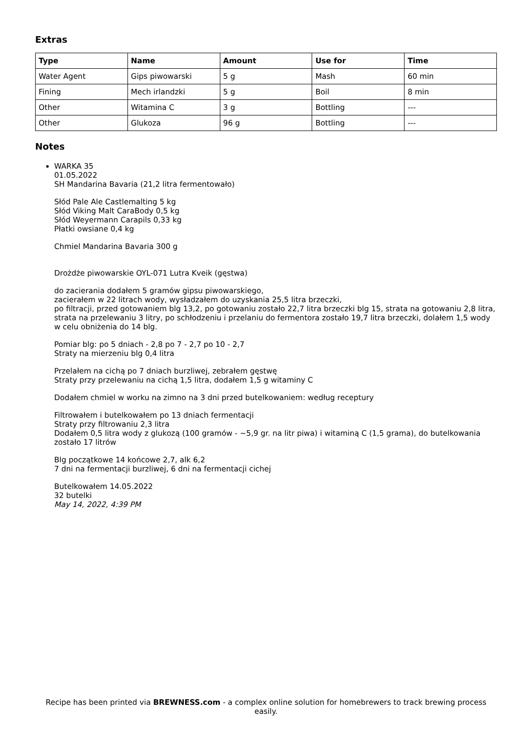Extras
| Type | Name | Amount | Use for | Time |
| --- | --- | --- | --- | --- |
| Water Agent | Gips piwowarski | 5 g | Mash | 60 min |
| Fining | Mech irlandzki | 5 g | Boil | 8 min |
| Other | Witamina C | 3 g | Bottling | --- |
| Other | Glukoza | 96 g | Bottling | --- |
Notes
WARKA 35
01.05.2022
SH Mandarina Bavaria (21,2 litra fermentowało)
Słód Pale Ale Castlemalting 5 kg
Słód Viking Malt CaraBody 0,5 kg
Słód Weyermann Carapils 0,33 kg
Płatki owsiane 0,4 kg
Chmiel Mandarina Bavaria 300 g
Drożdże piwowarskie OYL-071 Lutra Kveik (gęstwa)
do zacierania dodałem 5 gramów gipsu piwowarskiego,
zacierałem w 22 litrach wody, wysładzałem do uzyskania 25,5 litra brzeczki,
po filtracji, przed gotowaniem blg 13,2, po gotowaniu zostało 22,7 litra brzeczki blg 15, strata na gotowaniu 2,8 litra, strata na przelewaniu 3 litry, po schłodzeniu i przelaniu do fermentora zostało 19,7 litra brzeczki, dolałem 1,5 wody w celu obniżenia do 14 blg.
Pomiar blg: po 5 dniach - 2,8 po 7 - 2,7 po 10 - 2,7
Straty na mierzeniu blg 0,4 litra
Przelałem na cichą po 7 dniach burzliwej, zebrałem gęstwę
Straty przy przelewaniu na cichą 1,5 litra, dodałem 1,5 g witaminy C
Dodałem chmiel w worku na zimno na 3 dni przed butelkowaniem: według receptury
Filtrowałem i butelkowałem po 13 dniach fermentacji
Straty przy filtrowaniu 2,3 litra
Dodałem 0,5 litra wody z glukozą (100 gramów - ~5,9 gr. na litr piwa) i witaminą C (1,5 grama), do butelkowania zostało 17 litrów
Blg początkowe 14 końcowe 2,7, alk 6,2
7 dni na fermentacji burzliwej, 6 dni na fermentacji cichej
Butelkowałem 14.05.2022
32 butelki
May 14, 2022, 4:39 PM
Recipe has been printed via BREWNESS.com - a complex online solution for homebrewers to track brewing process easily.